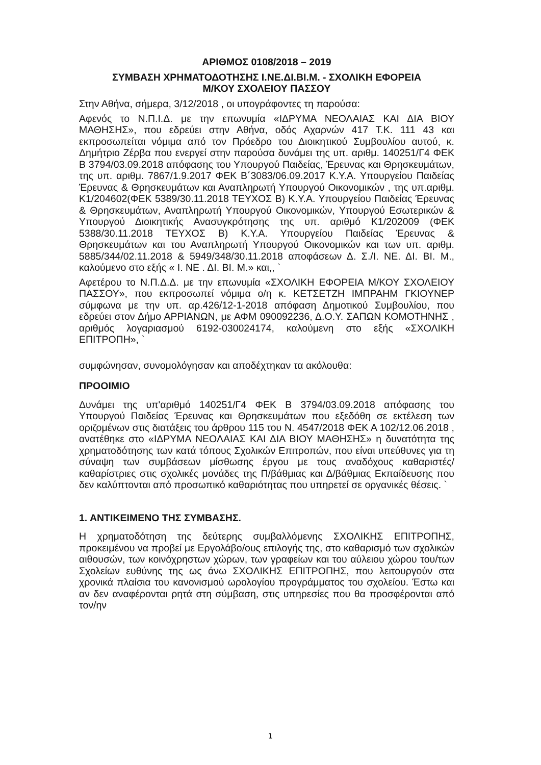ΑΡΙΘΜΟΣ 0108/2018 – 2019
ΣΥΜΒΑΣΗ ΧΡΗΜΑΤΟΔΟΤΗΣΗΣ Ι.ΝΕ.ΔΙ.ΒΙ.Μ. - ΣΧΟΛΙΚΗ ΕΦΟΡΕΙΑ
Μ/ΚΟΥ ΣΧΟΛΕΙΟΥ ΠΑΣΣΟΥ
Στην Αθήνα, σήμερα, 3/12/2018 , οι υπογράφοντες τη παρούσα:
Αφενός το Ν.Π.Ι.Δ. με την επωνυμία «ΙΔΡΥΜΑ ΝΕΟΛΑΙΑΣ ΚΑΙ ΔΙΑ ΒΙΟΥ ΜΑΘΗΣΗΣ», που εδρεύει στην Αθήνα, οδός Αχαρνών 417 Τ.Κ. 111 43 και εκπροσωπείται νόμιμα από τον Πρόεδρο του Διοικητικού Συμβουλίου αυτού, κ. Δημήτριο Ζέρβα που ενεργεί στην παρούσα δυνάμει της υπ. αριθμ. 140251/Γ4 ΦΕΚ Β 3794/03.09.2018 απόφασης του Υπουργού Παιδείας, Έρευνας και Θρησκευμάτων, της υπ. αριθμ. 7867/1.9.2017 ΦΕΚ Β΄3083/06.09.2017 Κ.Υ.Α. Υπουργείου Παιδείας Έρευνας & Θρησκευμάτων και Αναπληρωτή Υπουργού Οικονομικών , της υπ.αριθμ. Κ1/204602(ΦΕΚ 5389/30.11.2018 ΤΕΥΧΟΣ Β) Κ.Υ.Α. Υπουργείου Παιδείας Έρευνας & Θρησκευμάτων, Αναπληρωτή Υπουργού Οικονομικών, Υπουργού Εσωτερικών & Υπουργού Διοικητικής Ανασυγκρότησης της υπ. αριθμό Κ1/202009 (ΦΕΚ 5388/30.11.2018 ΤΕΥΧΟΣ Β) Κ.Υ.Α. Υπουργείου Παιδείας Έρευνας & Θρησκευμάτων και του Αναπληρωτή Υπουργού Οικονομικών και των υπ. αριθμ. 5885/344/02.11.2018 & 5949/348/30.11.2018 αποφάσεων Δ. Σ./Ι. ΝΕ. ΔΙ. ΒΙ. Μ., καλούμενο στο εξής « Ι. ΝΕ . ΔΙ. ΒΙ. Μ.» και,, `
Αφετέρου το Ν.Π.Δ.Δ. με την επωνυμία «ΣΧΟΛΙΚΗ ΕΦΟΡΕΙΑ Μ/ΚΟΥ ΣΧΟΛΕΙΟΥ ΠΑΣΣΟΥ», που εκπροσωπεί νόμιμα ο/η κ. ΚΕΤΣΕΤΖΗ ΙΜΠΡΑΗΜ ΓΚΙΟΥΝΕΡ σύμφωνα με την υπ. αρ.426/12-1-2018 απόφαση Δημοτικού Συμβουλίου, που εδρεύει στον Δήμο ΑΡΡΙΑΝΩΝ, με ΑΦΜ 090092236, Δ.Ο.Υ. ΣΑΠΩΝ ΚΟΜΟΤΗΝΗΣ , αριθμός λογαριασμού 6192-030024174, καλούμενη στο εξής «ΣΧΟΛΙΚΗ ΕΠΙΤΡΟΠΗ», `
συμφώνησαν, συνομολόγησαν και αποδέχτηκαν τα ακόλουθα:
ΠΡΟΟΙΜΙΟ
Δυνάμει της υπ'αριθμό 140251/Γ4 ΦΕΚ Β 3794/03.09.2018 απόφασης του Υπουργού Παιδείας Έρευνας και Θρησκευμάτων που εξεδόθη σε εκτέλεση των οριζομένων στις διατάξεις του άρθρου 115 του Ν. 4547/2018 ΦΕΚ Α 102/12.06.2018 , ανατέθηκε στο «ΙΔΡΥΜΑ ΝΕΟΛΑΙΑΣ ΚΑΙ ΔΙΑ ΒΙΟΥ ΜΑΘΗΣΗΣ» η δυνατότητα της χρηματοδότησης των κατά τόπους Σχολικών Επιτροπών, που είναι υπεύθυνες για τη σύναψη των συμβάσεων μίσθωσης έργου με τους αναδόχους καθαριστές/καθαρίστριες στις σχολικές μονάδες της Π/βάθμιας και Δ/βάθμιας Εκπαίδευσης που δεν καλύπτονται από προσωπικό καθαριότητας που υπηρετεί σε οργανικές θέσεις. `
1. ΑΝΤΙΚΕΙΜΕΝΟ ΤΗΣ ΣΥΜΒΑΣΗΣ.
Η χρηματοδότηση της δεύτερης συμβαλλόμενης ΣΧΟΛΙΚΗΣ ΕΠΙΤΡΟΠΗΣ, προκειμένου να προβεί με Εργολάβο/ους επιλογής της, στο καθαρισμό των σχολικών αιθουσών, των κοινόχρηστων χώρων, των γραφείων και του αύλειου χώρου του/των Σχολείων ευθύνης της ως άνω ΣΧΟΛΙΚΗΣ ΕΠΙΤΡΟΠΗΣ, που λειτουργούν στα χρονικά πλαίσια του κανονισμού ωρολογίου προγράμματος του σχολείου. Έστω και αν δεν αναφέρονται ρητά στη σύμβαση, στις υπηρεσίες που θα προσφέρονται από τον/ην
1